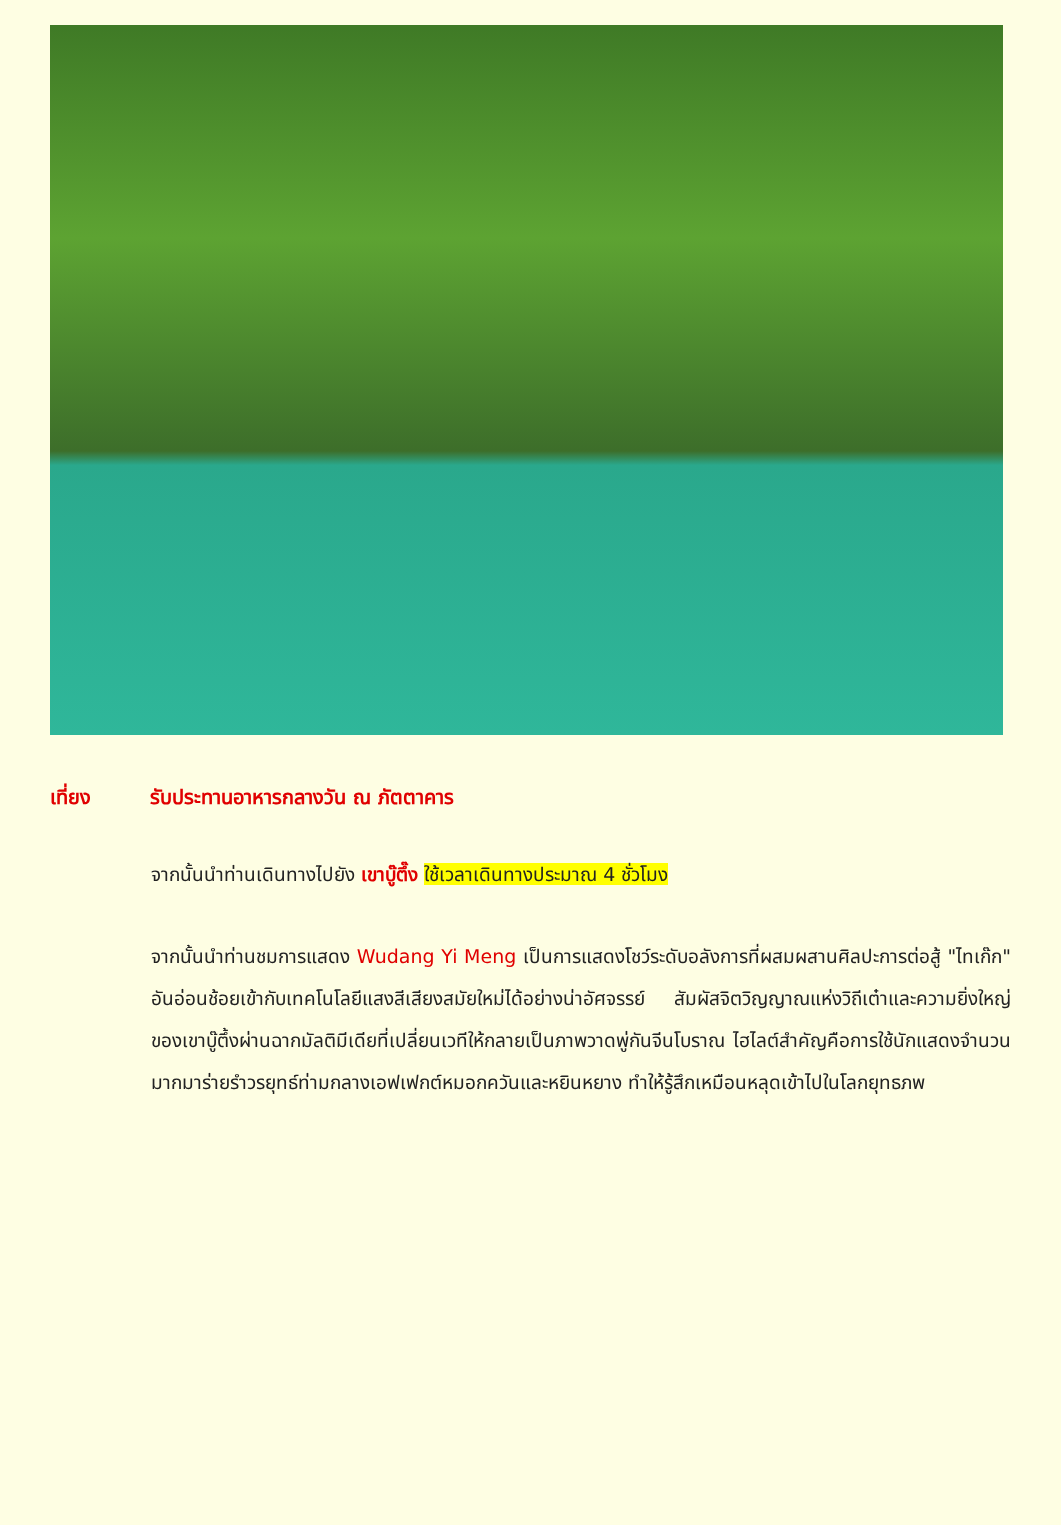เที่ยง รับประทานอาหารกลางวัน ณ ภัตตาคาร
จากนั้นนำท่านเดินทางไปยัง เขาบู๊ตึ๊ง ใช้เวลาเดินทางประมาณ 4 ชั่วโมง
จากนั้นนำท่านชมการแสดง Wudang Yi Meng เป็นการแสดงโชว์ระดับอลังการที่ผสมผสานศิลปะการต่อสู้ "ไทเก๊ก" อันอ่อนช้อยเข้ากับเทคโนโลยีแสงสีเสียงสมัยใหม่ได้อย่างน่าอัศจรรย์ สัมผัสจิตวิญญาณแห่งวิถีเต๋าและความยิ่งใหญ่ของเขาบู๊ตึ้งผ่านฉากมัลติมีเดียที่เปลี่ยนเวทีให้กลายเป็นภาพวาดพู่กันจีนโบราณ ไฮไลต์สำคัญคือการใช้นักแสดงจำนวนมากมาร่ายรำวรยุทธ์ท่ามกลางเอฟเฟกต์หมอกควันและหยินหยาง ทำให้รู้สึกเหมือนหลุดเข้าไปในโลกยุทธภพ